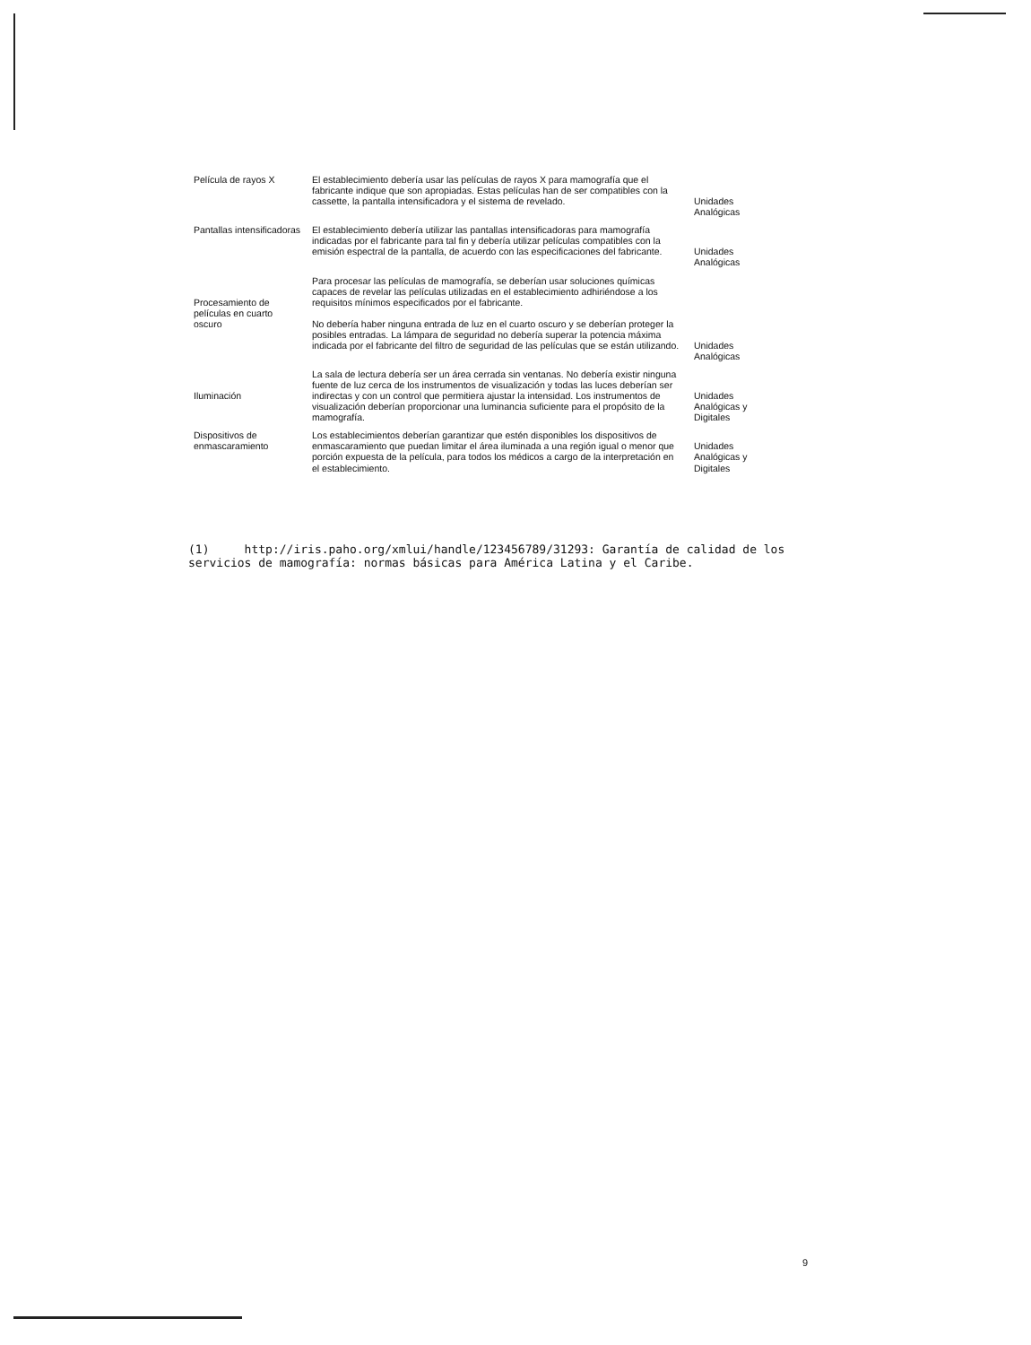| Película de rayos X | El establecimiento debería usar las películas de rayos X para mamografía que el fabricante indique que son apropiadas. Estas películas han de ser compatibles con la cassette, la pantalla intensificadora y el sistema de revelado. | Unidades Analógicas |
| Pantallas intensificadoras | El establecimiento debería utilizar las pantallas intensificadoras para mamografía indicadas por el fabricante para tal fin y debería utilizar películas compatibles con la emisión espectral de la pantalla, de acuerdo con las especificaciones del fabricante. | Unidades Analógicas |
| Procesamiento de películas en cuarto oscuro | Para procesar las películas de mamografía, se deberían usar soluciones químicas capaces de revelar las películas utilizadas en el establecimiento adhiriéndose a los requisitos mínimos especificados por el fabricante. No debería haber ninguna entrada de luz en el cuarto oscuro y se deberían proteger la posibles entradas. La lámpara de seguridad no debería superar la potencia máxima indicada por el fabricante del filtro de seguridad de las películas que se están utilizando. | Unidades Analógicas |
| Iluminación | La sala de lectura debería ser un área cerrada sin ventanas. No debería existir ninguna fuente de luz cerca de los instrumentos de visualización y todas las luces deberían ser indirectas y con un control que permitiera ajustar la intensidad. Los instrumentos de visualización deberían proporcionar una luminancia suficiente para el propósito de la mamografía. | Unidades Analógicas y Digitales |
| Dispositivos de enmascaramiento | Los establecimientos deberían garantizar que estén disponibles los dispositivos de enmascaramiento que puedan limitar el área iluminada a una región igual o menor que porción expuesta de la película, para todos los médicos a cargo de la interpretación en el establecimiento. | Unidades Analógicas y Digitales |
(1) http://iris.paho.org/xmlui/handle/123456789/31293: Garantía de calidad de los servicios de mamografía: normas básicas para América Latina y el Caribe.
9